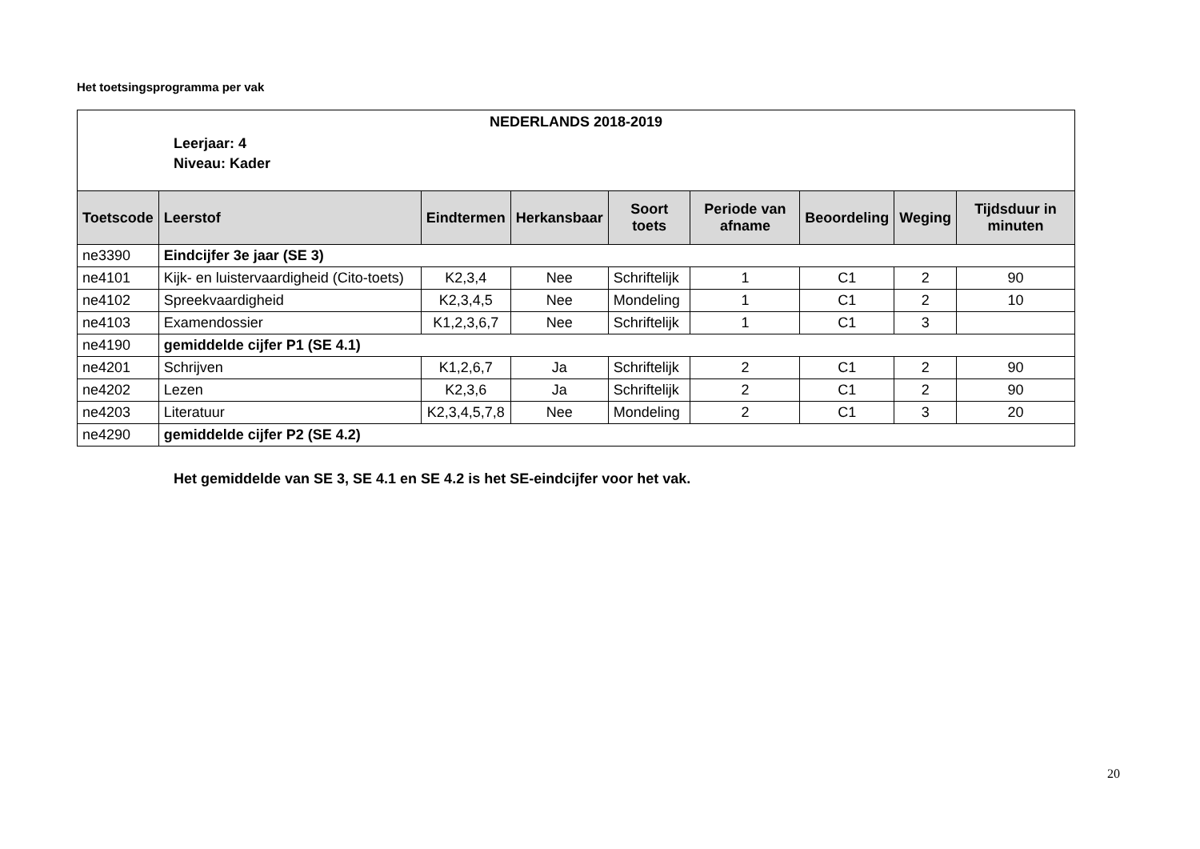Het toetsingsprogramma per vak
| NEDERLANDS 2018-2019 Leerjaar: 4 Niveau: Kader | | | | | | | | |
| Toetscode | Leerstof | Eindtermen | Herkansbaar | Soort toets | Periode van afname | Beoordeling | Weging | Tijdsduur in minuten |
| ne3390 | Eindcijfer 3e jaar (SE 3) | | | | | | | |
| ne4101 | Kijk- en luistervaardigheid (Cito-toets) | K2,3,4 | Nee | Schriftelijk | 1 | C1 | 2 | 90 |
| ne4102 | Spreekvaardigheid | K2,3,4,5 | Nee | Mondeling | 1 | C1 | 2 | 10 |
| ne4103 | Examendossier | K1,2,3,6,7 | Nee | Schriftelijk | 1 | C1 | 3 | |
| ne4190 | gemiddelde cijfer P1 (SE 4.1) | | | | | | | |
| ne4201 | Schrijven | K1,2,6,7 | Ja | Schriftelijk | 2 | C1 | 2 | 90 |
| ne4202 | Lezen | K2,3,6 | Ja | Schriftelijk | 2 | C1 | 2 | 90 |
| ne4203 | Literatuur | K2,3,4,5,7,8 | Nee | Mondeling | 2 | C1 | 3 | 20 |
| ne4290 | gemiddelde cijfer P2 (SE 4.2) | | | | | | | |
Het gemiddelde van SE 3, SE 4.1 en SE 4.2 is het SE-eindcijfer voor het vak.
20